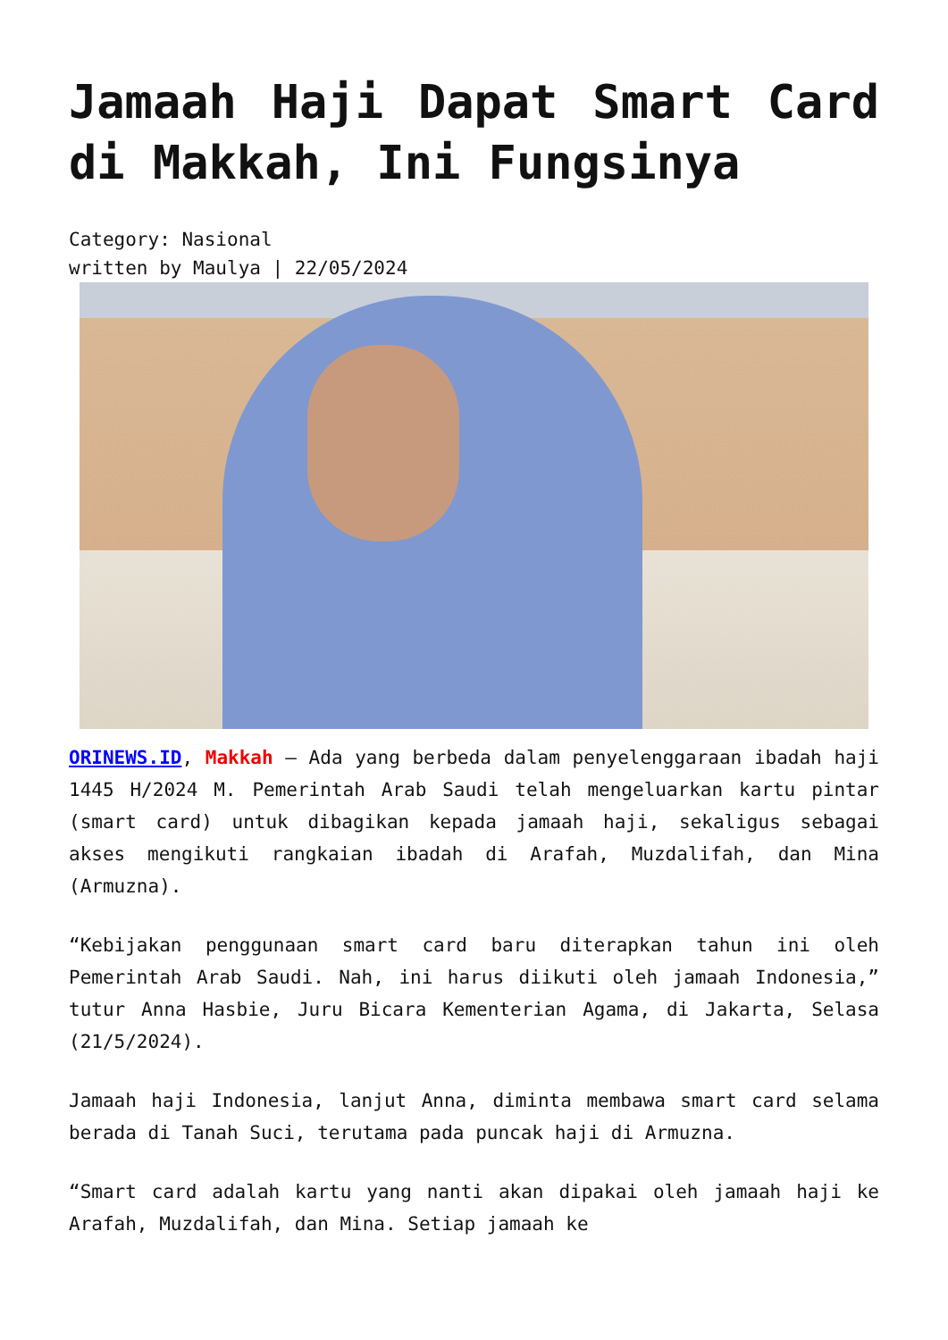Jamaah Haji Dapat Smart Card di Makkah, Ini Fungsinya
Category: Nasional
written by Maulya | 22/05/2024
ORINEWS.ID, Makkah – Ada yang berbeda dalam penyelenggaraan ibadah haji 1445 H/2024 M. Pemerintah Arab Saudi telah mengeluarkan kartu pintar (smart card) untuk dibagikan kepada jamaah haji, sekaligus sebagai akses mengikuti rangkaian ibadah di Arafah, Muzdalifah, dan Mina (Armuzna).
“Kebijakan penggunaan smart card baru diterapkan tahun ini oleh Pemerintah Arab Saudi. Nah, ini harus diikuti oleh jamaah Indonesia,” tutur Anna Hasbie, Juru Bicara Kementerian Agama, di Jakarta, Selasa (21/5/2024).
Jamaah haji Indonesia, lanjut Anna, diminta membawa smart card selama berada di Tanah Suci, terutama pada puncak haji di Armuzna.
“Smart card adalah kartu yang nanti akan dipakai oleh jamaah haji ke Arafah, Muzdalifah, dan Mina. Setiap jamaah ke